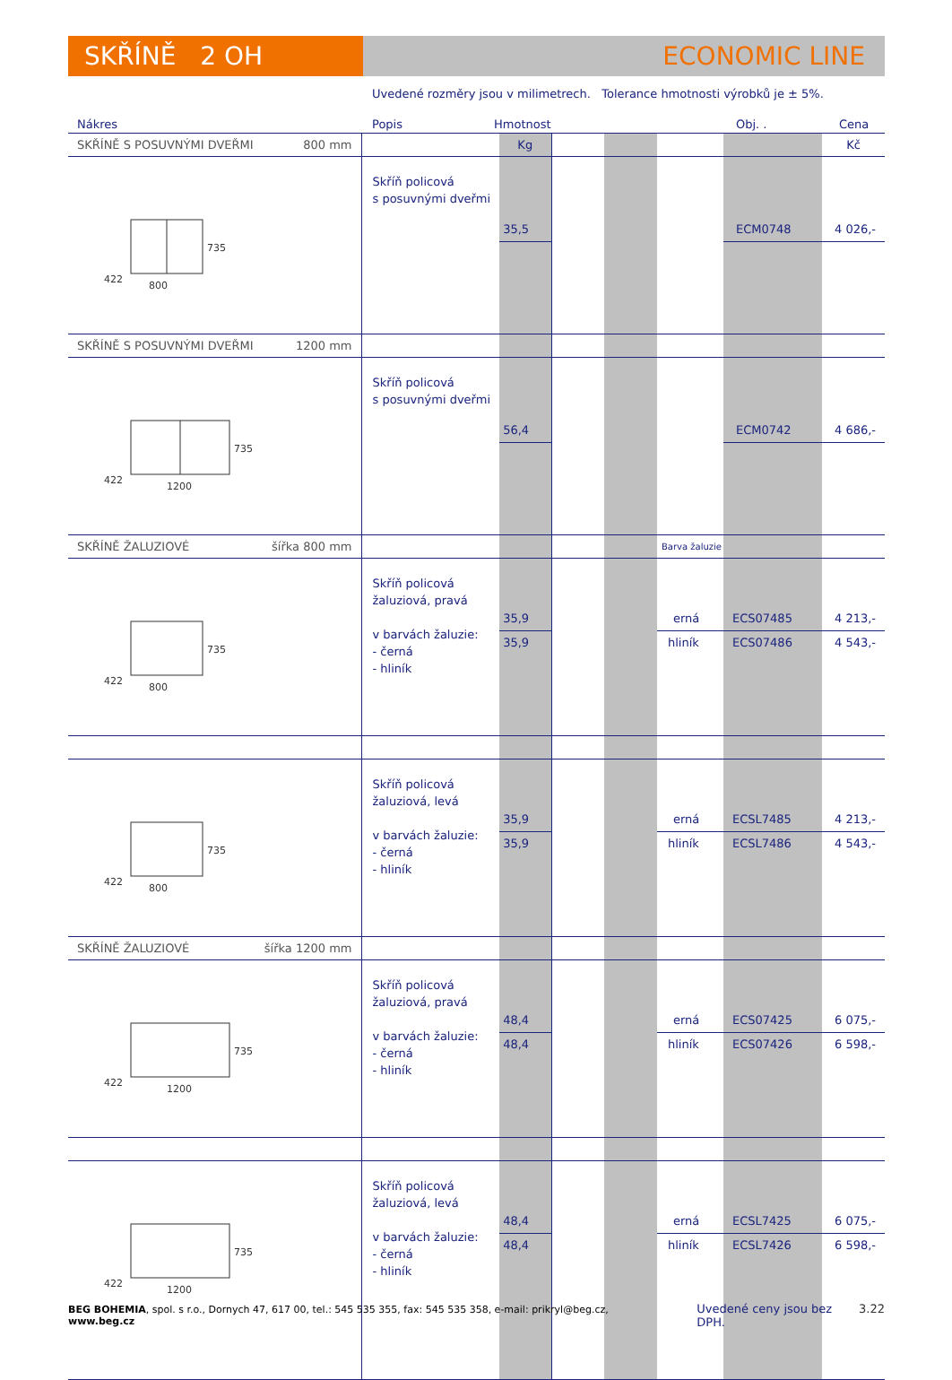SKŘÍNĚ 2 OH ECONOMIC LINE
Uvedené rozměry jsou v milimetrech. Tolerance hmotnosti výrobků je ± 5%.
Nákres Popis Hmotnost Obj. . Cena
| SKŘÍNĚ S POSUVNÝMI DVEŘMI 800 mm | | Kg | | | | | Kč |
| 735 800 422 | Skříň policová s posuvnými dveřmi | 35,5 | | | | ECM0748 | 4 026,- |
| SKŘÍNĚ S POSUVNÝMI DVEŘMI 1200 mm | | | | | | | |
| 735 1200 422 | Skříň policová s posuvnými dveřmi | 56,4 | | | | ECM0742 | 4 686,- |
| SKŘÍNĚ ŽALUZIOVÉ šířka 800 mm | | | | | Barva žaluzie | | |
| 735 800 422 | Skříň policová žaluziová, pravá v barvách žaluzie: - černá - hliník | 35,9 35,9 | | | erná hliník | ECS07485 ECS07486 | 4 213,- 4 543,- |
| 735 800 422 | Skříň policová žaluziová, levá v barvách žaluzie: - černá - hliník | 35,9 35,9 | | | erná hliník | ECSL7485 ECSL7486 | 4 213,- 4 543,- |
| SKŘÍNĚ ŽALUZIOVÉ šířka 1200 mm | | | | | | | |
| 735 1200 422 | Skříň policová žaluziová, pravá v barvách žaluzie: - černá - hliník | 48,4 48,4 | | | erná hliník | ECS07425 ECS07426 | 6 075,- 6 598,- |
| 735 1200 422 | Skříň policová žaluziová, levá v barvách žaluzie: - černá - hliník | 48,4 48,4 | | | erná hliník | ECSL7425 ECSL7426 | 6 075,- 6 598,- |
BEG BOHEMIA, spol. s r.o., Dornych 47, 617 00, tel.: 545 535 355, fax: 545 535 358, e-mail: prikryl@beg.cz, www.beg.cz Uvedené ceny jsou bez DPH. 3.22